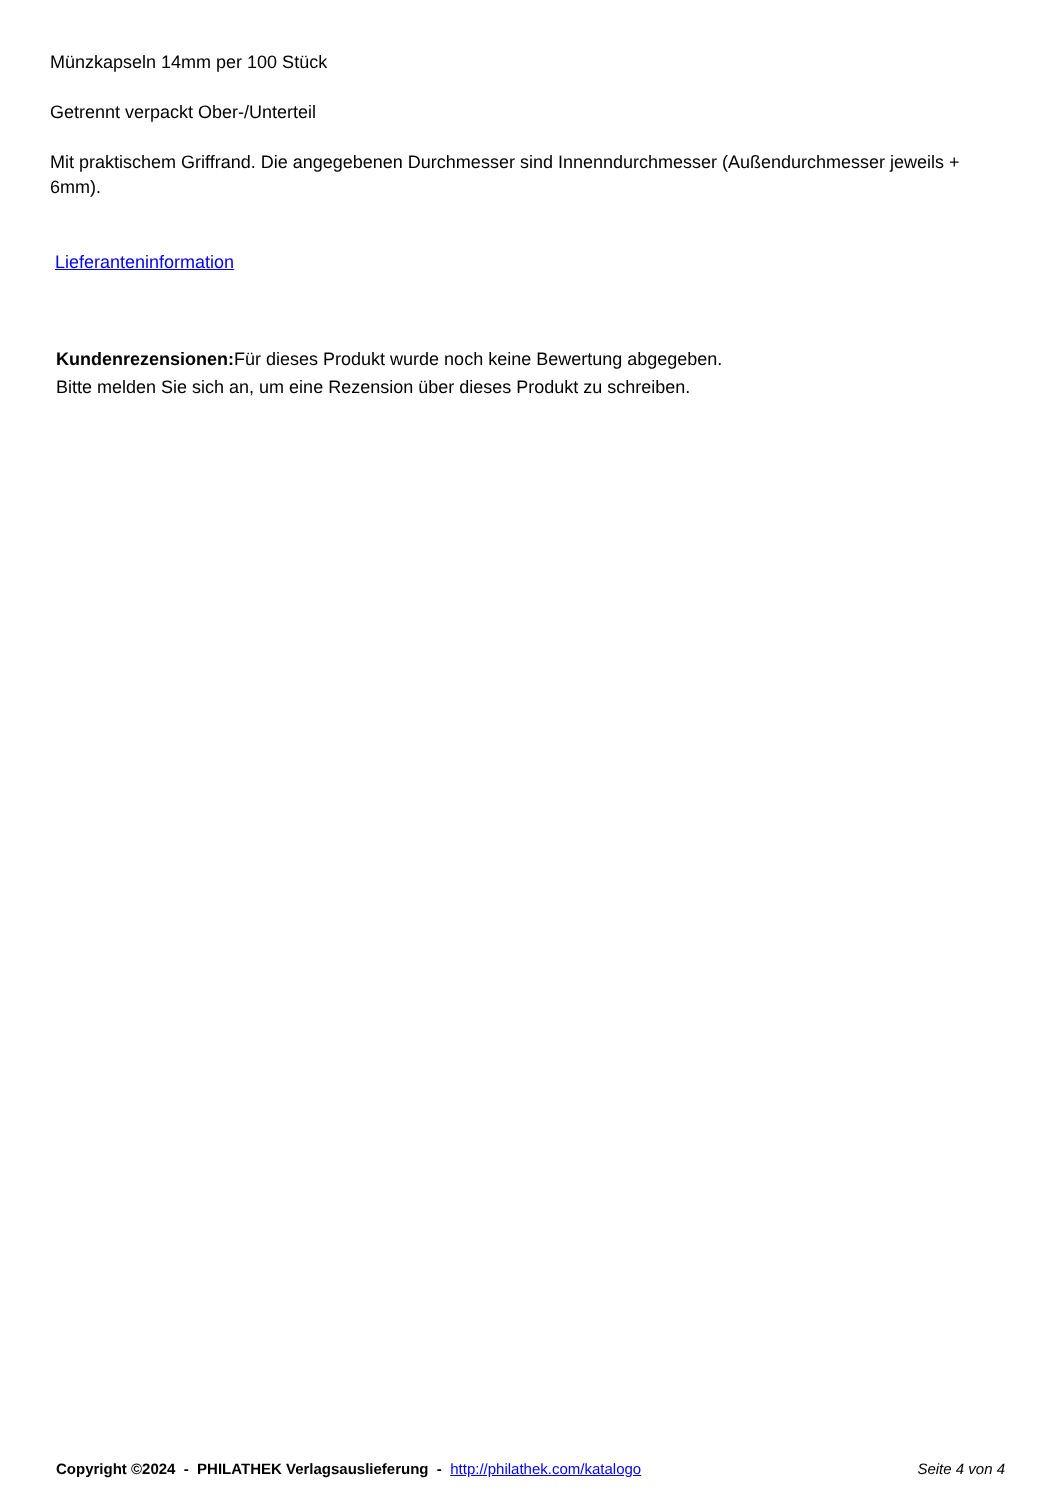Münzkapseln 14mm per 100 Stück
Getrennt verpackt Ober-/Unterteil
Mit praktischem Griffrand. Die angegebenen Durchmesser sind Innenndurchmesser (Außendurchmesser jeweils + 6mm).
Lieferanteninformation
Kundenrezensionen: Für dieses Produkt wurde noch keine Bewertung abgegeben.
Bitte melden Sie sich an, um eine Rezension über dieses Produkt zu schreiben.
Copyright ©2024 - PHILATHEK Verlagsauslieferung - http://philathek.com/katalogo
Seite 4 von 4